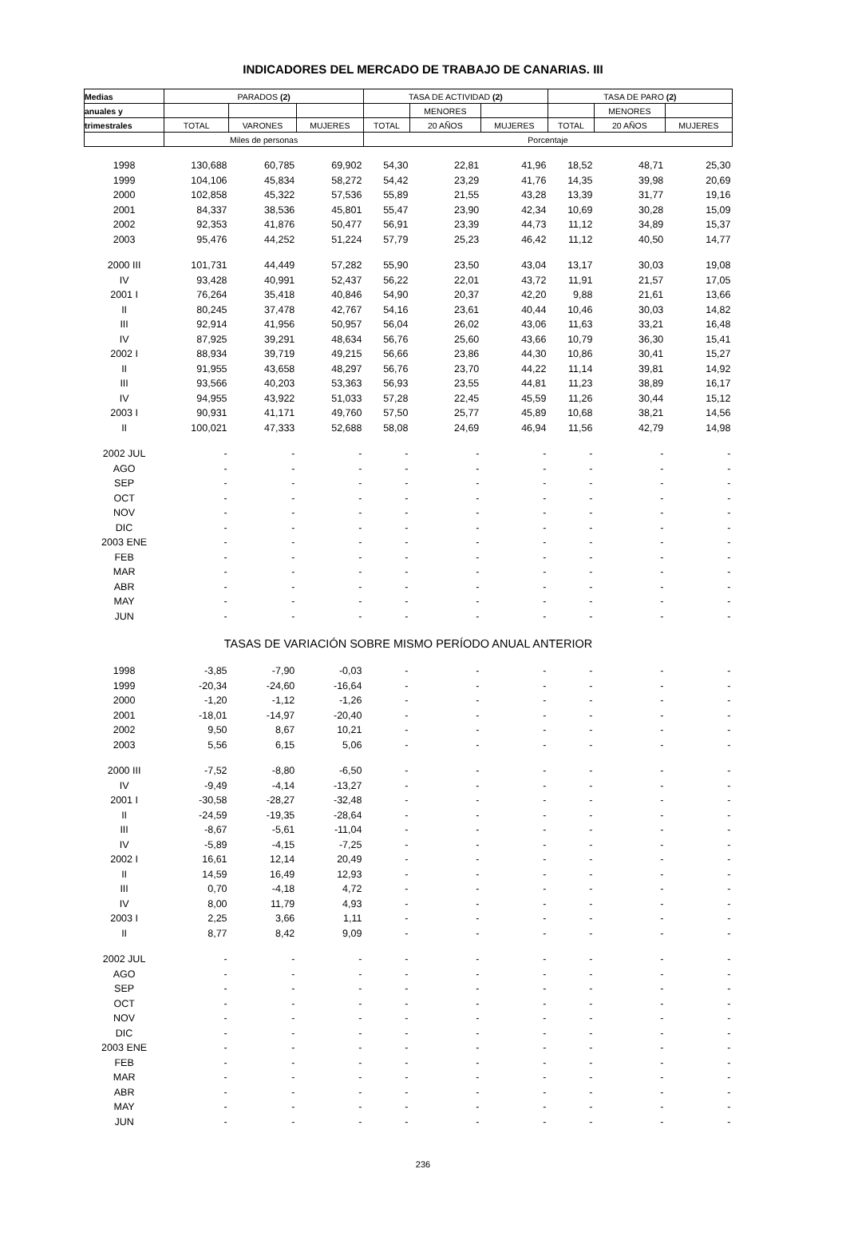INDICADORES DEL MERCADO DE TRABAJO DE CANARIAS. III
| Medias | PARADOS (2) | | | TASA DE ACTIVIDAD (2) | | | TASA DE PARO (2) | | |
| --- | --- | --- | --- | --- | --- | --- | --- | --- | --- |
| anuales y | | | | | MENORES | | | MENORES | |
| trimestrales | TOTAL | VARONES | MUJERES | TOTAL | 20 AÑOS | MUJERES | TOTAL | 20 AÑOS | MUJERES |
| | Miles de personas | | | Porcentaje | | | | | |
| 1998 | 130,688 | 60,785 | 69,902 | 54,30 | 22,81 | 41,96 | 18,52 | 48,71 | 25,30 |
| 1999 | 104,106 | 45,834 | 58,272 | 54,42 | 23,29 | 41,76 | 14,35 | 39,98 | 20,69 |
| 2000 | 102,858 | 45,322 | 57,536 | 55,89 | 21,55 | 43,28 | 13,39 | 31,77 | 19,16 |
| 2001 | 84,337 | 38,536 | 45,801 | 55,47 | 23,90 | 42,34 | 10,69 | 30,28 | 15,09 |
| 2002 | 92,353 | 41,876 | 50,477 | 56,91 | 23,39 | 44,73 | 11,12 | 34,89 | 15,37 |
| 2003 | 95,476 | 44,252 | 51,224 | 57,79 | 25,23 | 46,42 | 11,12 | 40,50 | 14,77 |
| 2000 III | 101,731 | 44,449 | 57,282 | 55,90 | 23,50 | 43,04 | 13,17 | 30,03 | 19,08 |
| IV | 93,428 | 40,991 | 52,437 | 56,22 | 22,01 | 43,72 | 11,91 | 21,57 | 17,05 |
| 2001 I | 76,264 | 35,418 | 40,846 | 54,90 | 20,37 | 42,20 | 9,88 | 21,61 | 13,66 |
| II | 80,245 | 37,478 | 42,767 | 54,16 | 23,61 | 40,44 | 10,46 | 30,03 | 14,82 |
| III | 92,914 | 41,956 | 50,957 | 56,04 | 26,02 | 43,06 | 11,63 | 33,21 | 16,48 |
| IV | 87,925 | 39,291 | 48,634 | 56,76 | 25,60 | 43,66 | 10,79 | 36,30 | 15,41 |
| 2002 I | 88,934 | 39,719 | 49,215 | 56,66 | 23,86 | 44,30 | 10,86 | 30,41 | 15,27 |
| II | 91,955 | 43,658 | 48,297 | 56,76 | 23,70 | 44,22 | 11,14 | 39,81 | 14,92 |
| III | 93,566 | 40,203 | 53,363 | 56,93 | 23,55 | 44,81 | 11,23 | 38,89 | 16,17 |
| IV | 94,955 | 43,922 | 51,033 | 57,28 | 22,45 | 45,59 | 11,26 | 30,44 | 15,12 |
| 2003 I | 90,931 | 41,171 | 49,760 | 57,50 | 25,77 | 45,89 | 10,68 | 38,21 | 14,56 |
| II | 100,021 | 47,333 | 52,688 | 58,08 | 24,69 | 46,94 | 11,56 | 42,79 | 14,98 |
| 2002 JUL | - | - | - | - | - | - | - | - | - |
| AGO | - | - | - | - | - | - | - | - | - |
| SEP | - | - | - | - | - | - | - | - | - |
| OCT | - | - | - | - | - | - | - | - | - |
| NOV | - | - | - | - | - | - | - | - | - |
| DIC | - | - | - | - | - | - | - | - | - |
| 2003 ENE | - | - | - | - | - | - | - | - | - |
| FEB | - | - | - | - | - | - | - | - | - |
| MAR | - | - | - | - | - | - | - | - | - |
| ABR | - | - | - | - | - | - | - | - | - |
| MAY | - | - | - | - | - | - | - | - | - |
| JUN | - | - | - | - | - | - | - | - | - |
| TASAS DE VARIACIÓN SOBRE MISMO PERÍODO ANUAL ANTERIOR | | | | | | | | | |
| 1998 | -3,85 | -7,90 | -0,03 | - | - | - | - | - | - |
| 1999 | -20,34 | -24,60 | -16,64 | - | - | - | - | - | - |
| 2000 | -1,20 | -1,12 | -1,26 | - | - | - | - | - | - |
| 2001 | -18,01 | -14,97 | -20,40 | - | - | - | - | - | - |
| 2002 | 9,50 | 8,67 | 10,21 | - | - | - | - | - | - |
| 2003 | 5,56 | 6,15 | 5,06 | - | - | - | - | - | - |
| 2000 III | -7,52 | -8,80 | -6,50 | - | - | - | - | - | - |
| IV | -9,49 | -4,14 | -13,27 | - | - | - | - | - | - |
| 2001 I | -30,58 | -28,27 | -32,48 | - | - | - | - | - | - |
| II | -24,59 | -19,35 | -28,64 | - | - | - | - | - | - |
| III | -8,67 | -5,61 | -11,04 | - | - | - | - | - | - |
| IV | -5,89 | -4,15 | -7,25 | - | - | - | - | - | - |
| 2002 I | 16,61 | 12,14 | 20,49 | - | - | - | - | - | - |
| II | 14,59 | 16,49 | 12,93 | - | - | - | - | - | - |
| III | 0,70 | -4,18 | 4,72 | - | - | - | - | - | - |
| IV | 8,00 | 11,79 | 4,93 | - | - | - | - | - | - |
| 2003 I | 2,25 | 3,66 | 1,11 | - | - | - | - | - | - |
| II | 8,77 | 8,42 | 9,09 | - | - | - | - | - | - |
| 2002 JUL | - | - | - | - | - | - | - | - | - |
| AGO | - | - | - | - | - | - | - | - | - |
| SEP | - | - | - | - | - | - | - | - | - |
| OCT | - | - | - | - | - | - | - | - | - |
| NOV | - | - | - | - | - | - | - | - | - |
| DIC | - | - | - | - | - | - | - | - | - |
| 2003 ENE | - | - | - | - | - | - | - | - | - |
| FEB | - | - | - | - | - | - | - | - | - |
| MAR | - | - | - | - | - | - | - | - | - |
| ABR | - | - | - | - | - | - | - | - | - |
| MAY | - | - | - | - | - | - | - | - | - |
| JUN | - | - | - | - | - | - | - | - | - |
236